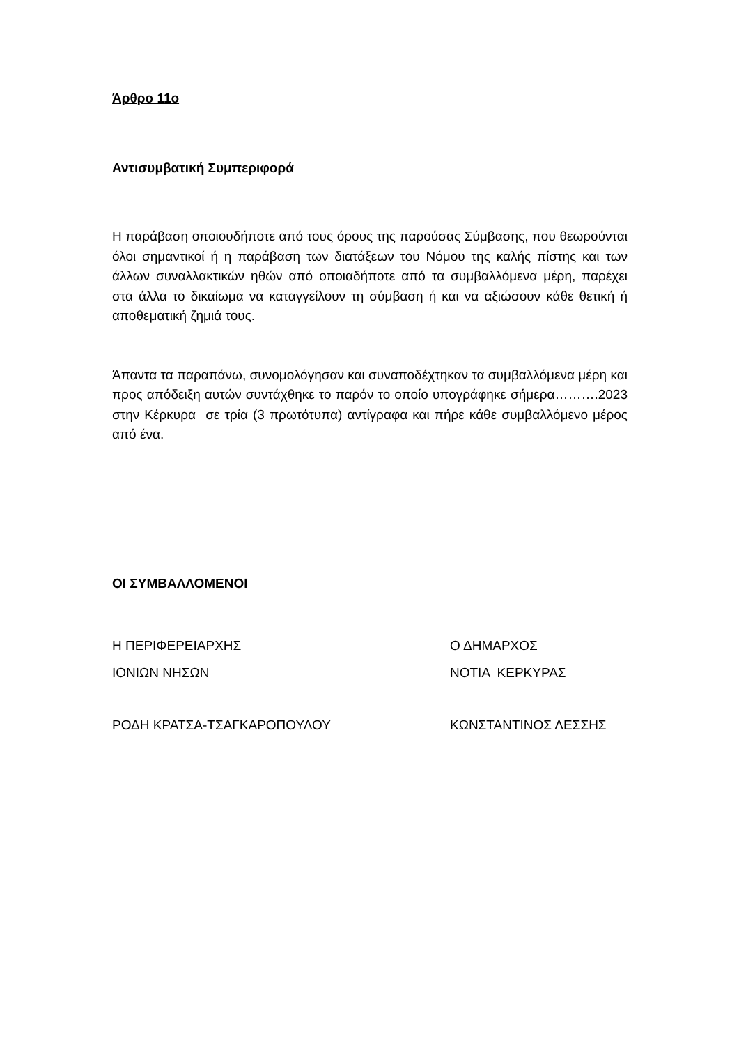Άρθρο 11ο
Αντισυμβατική Συμπεριφορά
Η παράβαση οποιουδήποτε από τους όρους της παρούσας Σύμβασης, που θεωρούνται όλοι σημαντικοί ή η παράβαση των διατάξεων του Νόμου της καλής πίστης και των άλλων συναλλακτικών ηθών από οποιαδήποτε από τα συμβαλλόμενα μέρη, παρέχει στα άλλα το δικαίωμα να καταγγείλουν τη σύμβαση ή και να αξιώσουν κάθε θετική ή αποθεματική ζημιά τους.
Άπαντα τα παραπάνω, συνομολόγησαν και συναποδέχτηκαν τα συμβαλλόμενα μέρη και προς απόδειξη αυτών συντάχθηκε το παρόν το οποίο υπογράφηκε σήμερα……….2023 στην Κέρκυρα σε τρία (3 πρωτότυπα) αντίγραφα και πήρε κάθε συμβαλλόμενο μέρος από ένα.
ΟΙ ΣΥΜΒΑΛΛΟΜΕΝΟΙ
Η ΠΕΡΙΦΕΡΕΙΑΡΧΗΣ Ο ΔΗΜΑΡΧΟΣ
ΙΟΝΙΩΝ ΝΗΣΩΝ ΝΟΤΙΑ ΚΕΡΚΥΡΑΣ
ΡΟΔΗ ΚΡΑΤΣΑ-ΤΣΑΓΚΑΡΟΠΟΥΛΟΥ ΚΩΝΣΤΑΝΤΙΝΟΣ ΛΕΣΣΗΣ